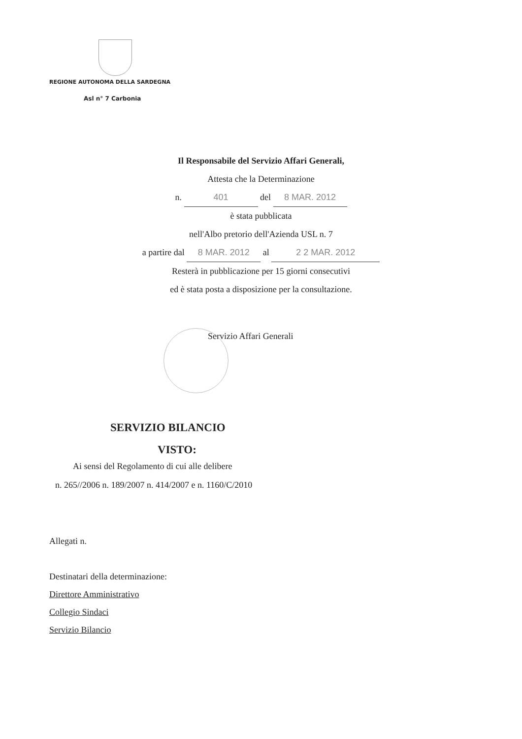REGIONE AUTONOMA DELLA SARDEGNA
Asl n° 7 Carbonia
Il Responsabile del Servizio Affari Generali,
Attesta che la Determinazione
n. 401 del 8 MAR. 2012
è stata pubblicata
nell'Albo pretorio dell'Azienda USL n. 7
a partire dal 8 MAR. 2012 al 2 2 MAR. 2012
Resterà in pubblicazione per 15 giorni consecutivi
ed è stata posta a disposizione per la consultazione.
Servizio Affari Generali
SERVIZIO BILANCIO
VISTO:
Ai sensi del Regolamento di cui alle delibere
n. 265//2006 n. 189/2007 n. 414/2007 e n. 1160/C/2010
Allegati n.
Destinatari della determinazione:
Direttore Amministrativo
Collegio Sindaci
Servizio Bilancio